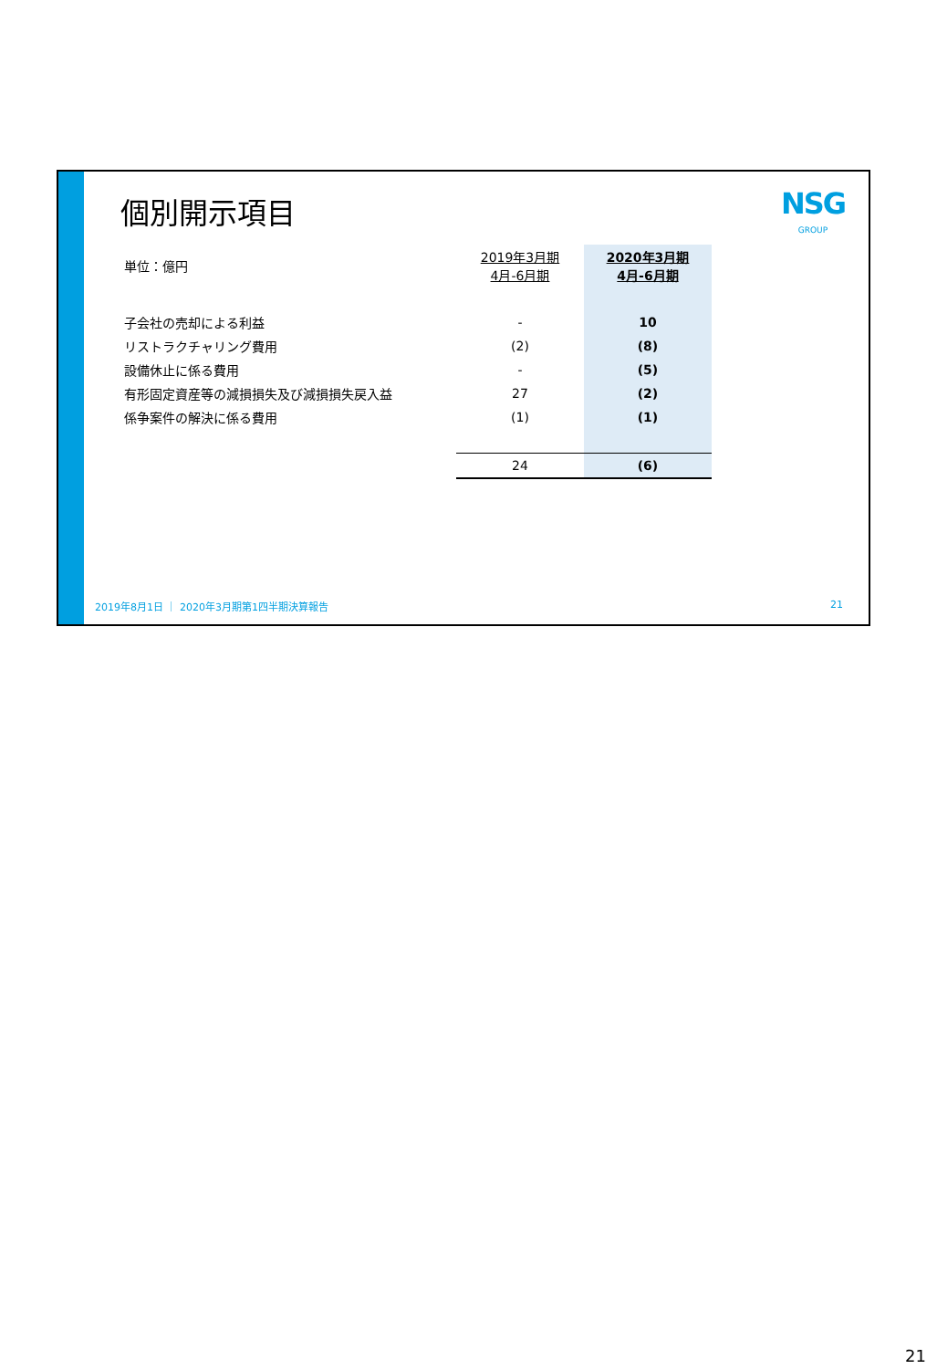個別開示項目
NSG
GROUP
| 単位：億円 | 2019年3月期 4月-6月期 | 2020年3月期 4月-6月期 |
| 子会社の売却による利益 | - | 10 |
| リストラクチャリング費用 | (2) | (8) |
| 設備休止に係る費用 | - | (5) |
| 有形固定資産等の減損損失及び減損損失戻入益 | 27 | (2) |
| 係争案件の解決に係る費用 | (1) | (1) |
| | 24 | (6) |
2019年8月1日 ｜ 2020年3月期第1四半期決算報告 21
21